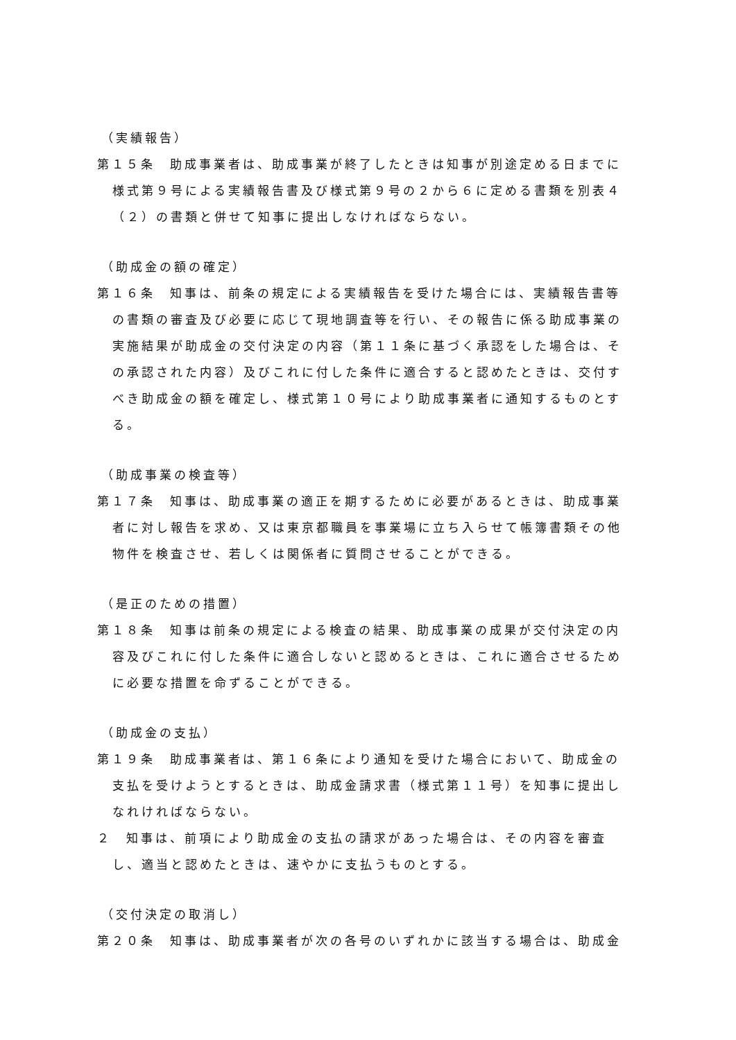（実績報告）
第１５条　助成事業者は、助成事業が終了したときは知事が別途定める日までに様式第９号による実績報告書及び様式第９号の２から６に定める書類を別表４（２）の書類と併せて知事に提出しなければならない。
（助成金の額の確定）
第１６条　知事は、前条の規定による実績報告を受けた場合には、実績報告書等の書類の審査及び必要に応じて現地調査等を行い、その報告に係る助成事業の実施結果が助成金の交付決定の内容（第１１条に基づく承認をした場合は、その承認された内容）及びこれに付した条件に適合すると認めたときは、交付すべき助成金の額を確定し、様式第１０号により助成事業者に通知するものとする。
（助成事業の検査等）
第１７条　知事は、助成事業の適正を期するために必要があるときは、助成事業者に対し報告を求め、又は東京都職員を事業場に立ち入らせて帳簿書類その他物件を検査させ、若しくは関係者に質問させることができる。
（是正のための措置）
第１８条　知事は前条の規定による検査の結果、助成事業の成果が交付決定の内容及びこれに付した条件に適合しないと認めるときは、これに適合させるために必要な措置を命ずることができる。
（助成金の支払）
第１９条　助成事業者は、第１６条により通知を受けた場合において、助成金の支払を受けようとするときは、助成金請求書（様式第１１号）を知事に提出しなれければならない。
２　知事は、前項により助成金の支払の請求があった場合は、その内容を審査し、適当と認めたときは、速やかに支払うものとする。
（交付決定の取消し）
第２０条　知事は、助成事業者が次の各号のいずれかに該当する場合は、助成金